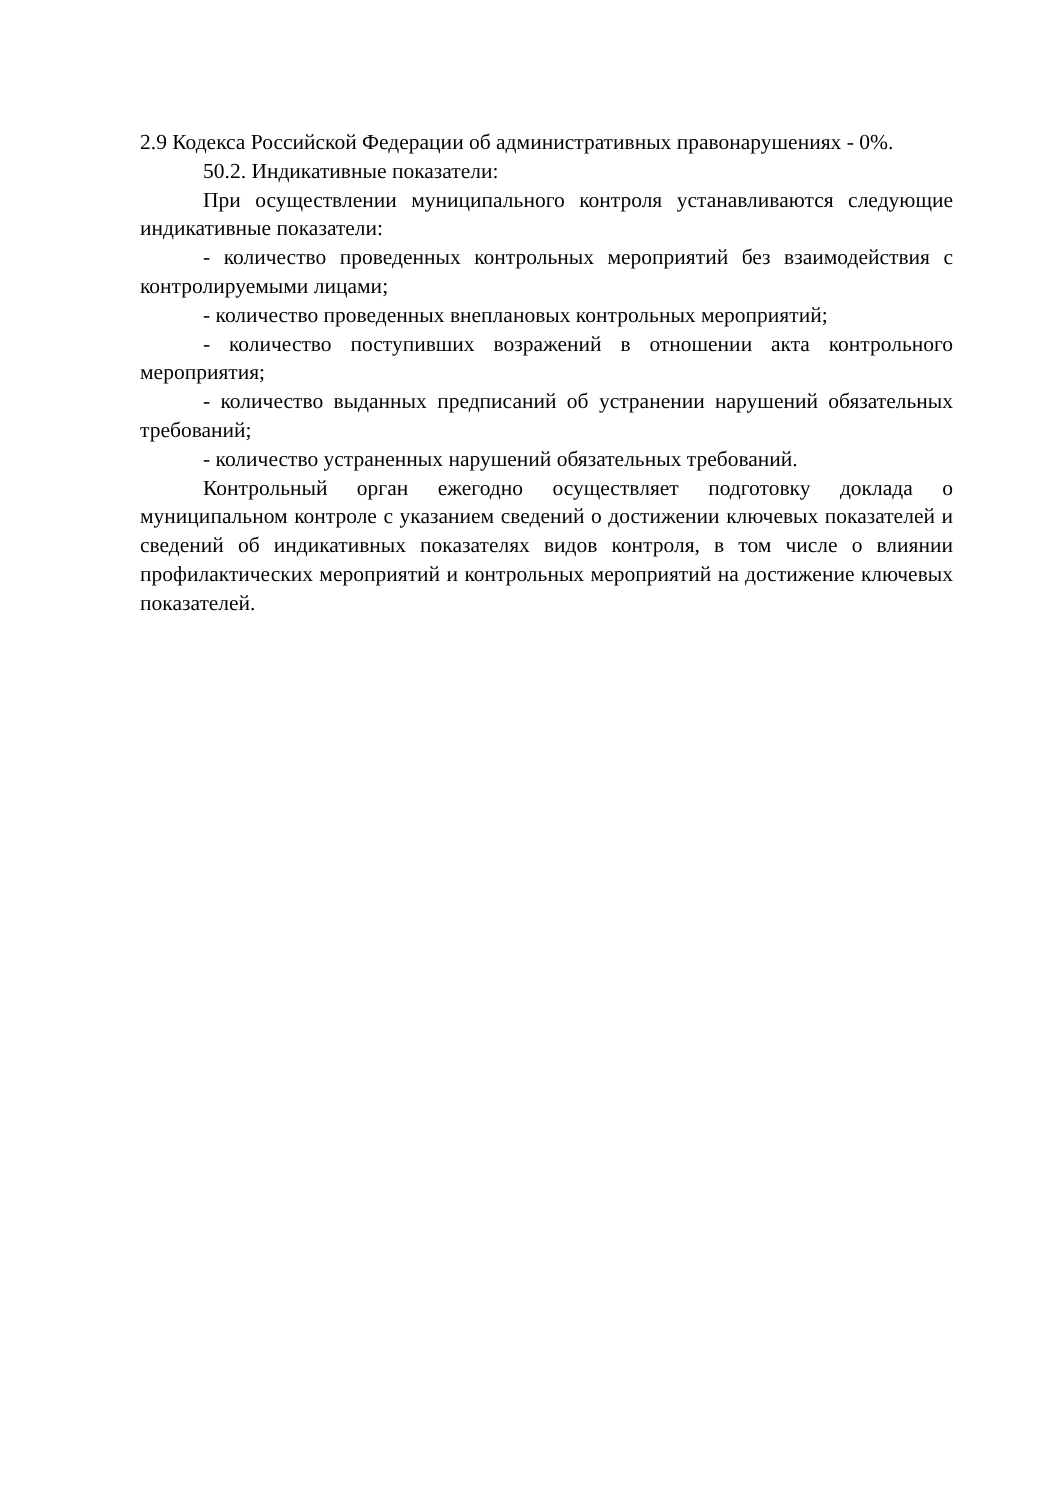2.9 Кодекса Российской Федерации об административных правонарушениях - 0%.
50.2. Индикативные показатели:
При осуществлении муниципального контроля устанавливаются следующие индикативные показатели:
- количество проведенных контрольных мероприятий без взаимодействия с контролируемыми лицами;
- количество проведенных внеплановых контрольных мероприятий;
- количество поступивших возражений в отношении акта контрольного мероприятия;
- количество выданных предписаний об устранении нарушений обязательных требований;
- количество устраненных нарушений обязательных требований.
Контрольный орган ежегодно осуществляет подготовку доклада о муниципальном контроле с указанием сведений о достижении ключевых показателей и сведений об индикативных показателях видов контроля, в том числе о влиянии профилактических мероприятий и контрольных мероприятий на достижение ключевых показателей.